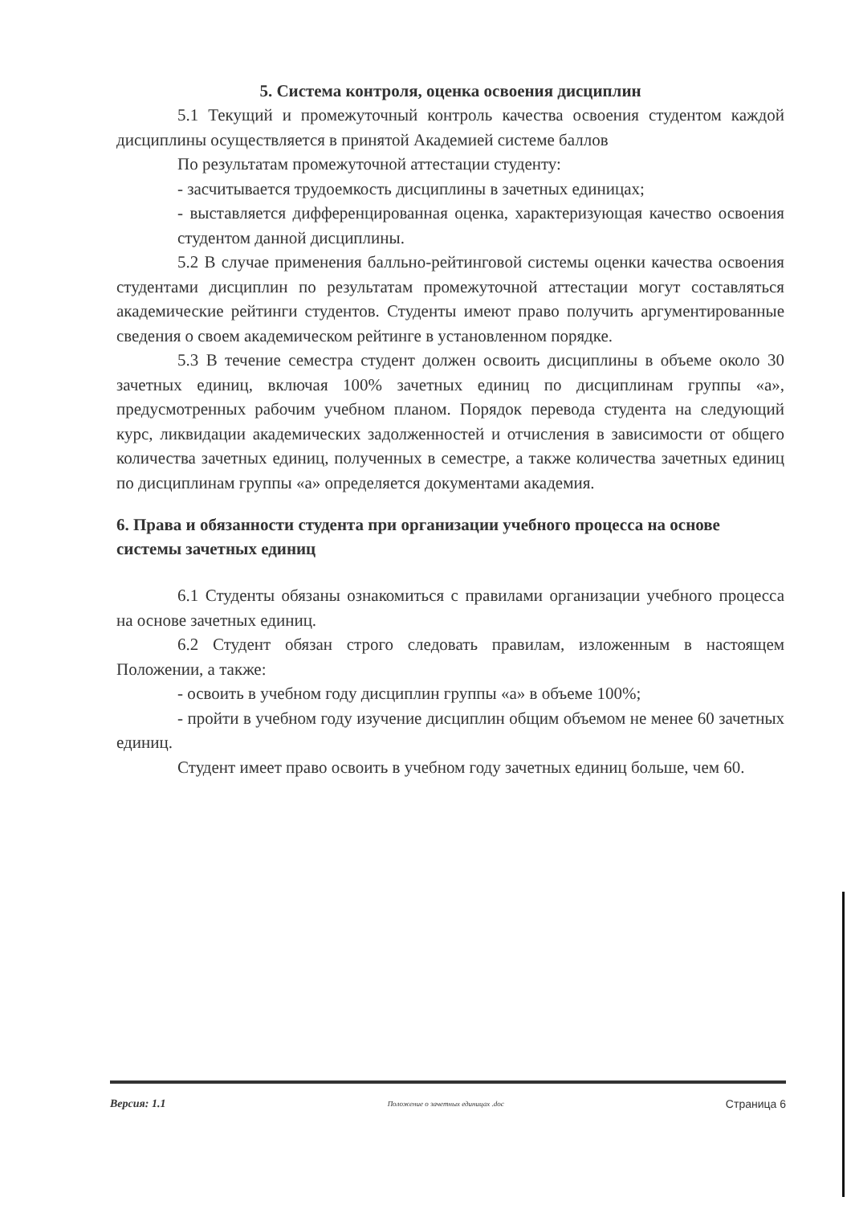5. Система контроля, оценка освоения дисциплин
5.1 Текущий и промежуточный контроль качества освоения студентом каждой дисциплины осуществляется в принятой Академией системе баллов
По результатам промежуточной аттестации студенту:
- засчитывается трудоемкость дисциплины в зачетных единицах;
- выставляется дифференцированная оценка, характеризующая качество освоения студентом данной дисциплины.
5.2 В случае применения балльно-рейтинговой системы оценки качества освоения студентами дисциплин по результатам промежуточной аттестации могут составляться академические рейтинги студентов. Студенты имеют право получить аргументированные сведения о своем академическом рейтинге в установленном порядке.
5.3 В течение семестра студент должен освоить дисциплины в объеме около 30 зачетных единиц, включая 100% зачетных единиц по дисциплинам группы «а», предусмотренных рабочим учебном планом. Порядок перевода студента на следующий курс, ликвидации академических задолженностей и отчисления в зависимости от общего количества зачетных единиц, полученных в семестре, а также количества зачетных единиц по дисциплинам группы «а» определяется документами академия.
6. Права и обязанности студента при организации учебного процесса на основе системы зачетных единиц
6.1 Студенты обязаны ознакомиться с правилами организации учебного процесса на основе зачетных единиц.
6.2 Студент обязан строго следовать правилам, изложенным в настоящем Положении, а также:
- освоить в учебном году дисциплин группы «а» в объеме 100%;
- пройти в учебном году изучение дисциплин общим объемом не менее 60 зачетных единиц.
Студент имеет право освоить в учебном году зачетных единиц больше, чем 60.
Версия: 1.1 Положение о зачетных единицах .doc Страница 6